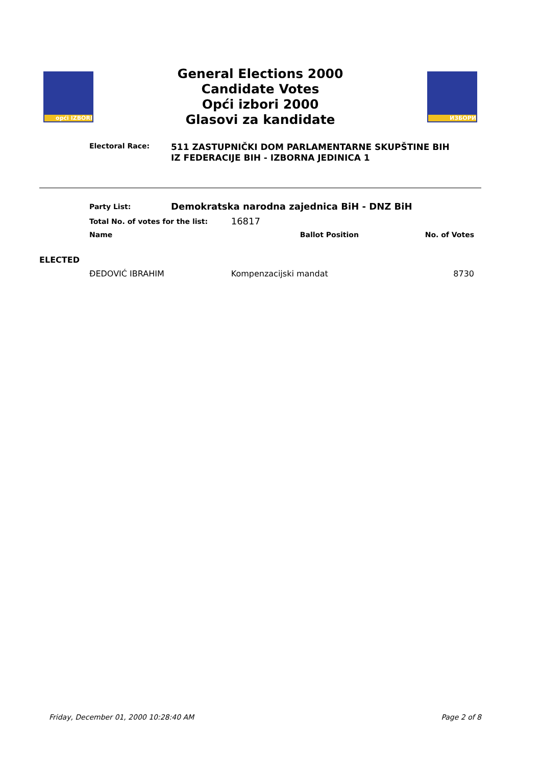opći IZBORI
General Elections 2000
Candidate Votes
Opći izbori 2000
Glasovi za kandidate
ИЗБОРИ
Electoral Race:
511 ZASTUPNIČKI DOM PARLAMENTARNE SKUPŠTINE BIH
IZ FEDERACIJE BIH - IZBORNA JEDINICA 1
| | Party List: | Demokratska narodna zajednica BiH - DNZ BiH | | |
| | Total No. of votes for the list: | | 16817 | |
| | Name | | Ballot Position | No. of Votes |
| ELECTED | | | | |
| | ĐEDOVIĆ IBRAHIM | | Kompenzacijski mandat | 8730 |
Friday, December 01, 2000 10:28:40 AM Page 2 of 8